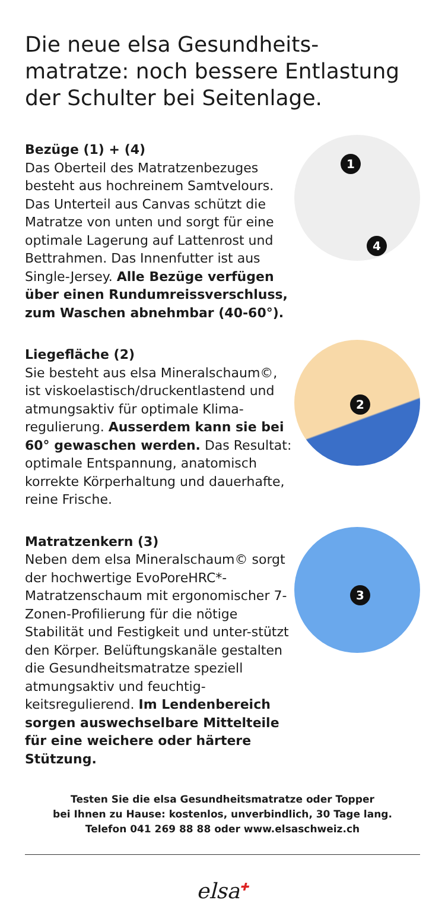Die neue elsa Gesundheits-
matratze: noch bessere Entlastung
der Schulter bei Seitenlage.
Bezüge (1) + (4)
Das Oberteil des Matratzenbezuges besteht aus hochreinem Samtvelours. Das Unterteil aus Canvas schützt die Matratze von unten und sorgt für eine optimale Lagerung auf Lattenrost und Bettrahmen. Das Innenfutter ist aus Single-Jersey. Alle Bezüge verfügen über einen Rundumreissverschluss, zum Waschen abnehmbar (40-60°).
1
4
Liegefläche (2)
Sie besteht aus elsa Mineralschaum©, ist viskoelastisch/druckentlastend und atmungsaktiv für optimale Klima-regulierung. Ausserdem kann sie bei 60° gewaschen werden. Das Resultat: optimale Entspannung, anatomisch korrekte Körperhaltung und dauerhafte, reine Frische.
2
Matratzenkern (3)
Neben dem elsa Mineralschaum© sorgt der hochwertige EvoPoreHRC*-Matratzenschaum mit ergonomischer 7-Zonen-Profilierung für die nötige Stabilität und Festigkeit und unter-stützt den Körper. Belüftungskanäle gestalten die Gesundheitsmatratze speziell atmungsaktiv und feuchtig-keitsregulierend. Im Lendenbereich sorgen auswechselbare Mittelteile für eine weichere oder härtere Stützung.
3
Testen Sie die elsa Gesundheitsmatratze oder Topper
bei Ihnen zu Hause: kostenlos, unverbindlich, 30 Tage lang.
Telefon 041 269 88 88 oder www.elsaschweiz.ch
elsa✚